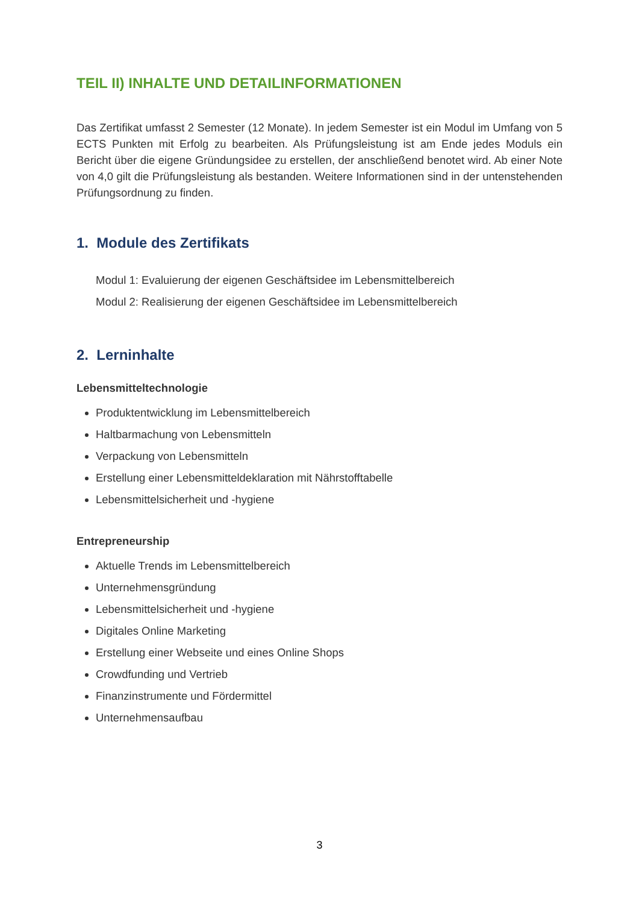TEIL II) INHALTE UND DETAILINFORMATIONEN
Das Zertifikat umfasst 2 Semester (12 Monate). In jedem Semester ist ein Modul im Umfang von 5 ECTS Punkten mit Erfolg zu bearbeiten. Als Prüfungsleistung ist am Ende jedes Moduls ein Bericht über die eigene Gründungsidee zu erstellen, der anschließend benotet wird. Ab einer Note von 4,0 gilt die Prüfungsleistung als bestanden. Weitere Informationen sind in der untenstehenden Prüfungsordnung zu finden.
1. Module des Zertifikats
Modul 1: Evaluierung der eigenen Geschäftsidee im Lebensmittelbereich
Modul 2: Realisierung der eigenen Geschäftsidee im Lebensmittelbereich
2. Lerninhalte
Lebensmitteltechnologie
Produktentwicklung im Lebensmittelbereich
Haltbarmachung von Lebensmitteln
Verpackung von Lebensmitteln
Erstellung einer Lebensmitteldeklaration mit Nährstofftabelle
Lebensmittelsicherheit und -hygiene
Entrepreneurship
Aktuelle Trends im Lebensmittelbereich
Unternehmensgründung
Lebensmittelsicherheit und -hygiene
Digitales Online Marketing
Erstellung einer Webseite und eines Online Shops
Crowdfunding und Vertrieb
Finanzinstrumente und Fördermittel
Unternehmensaufbau
3